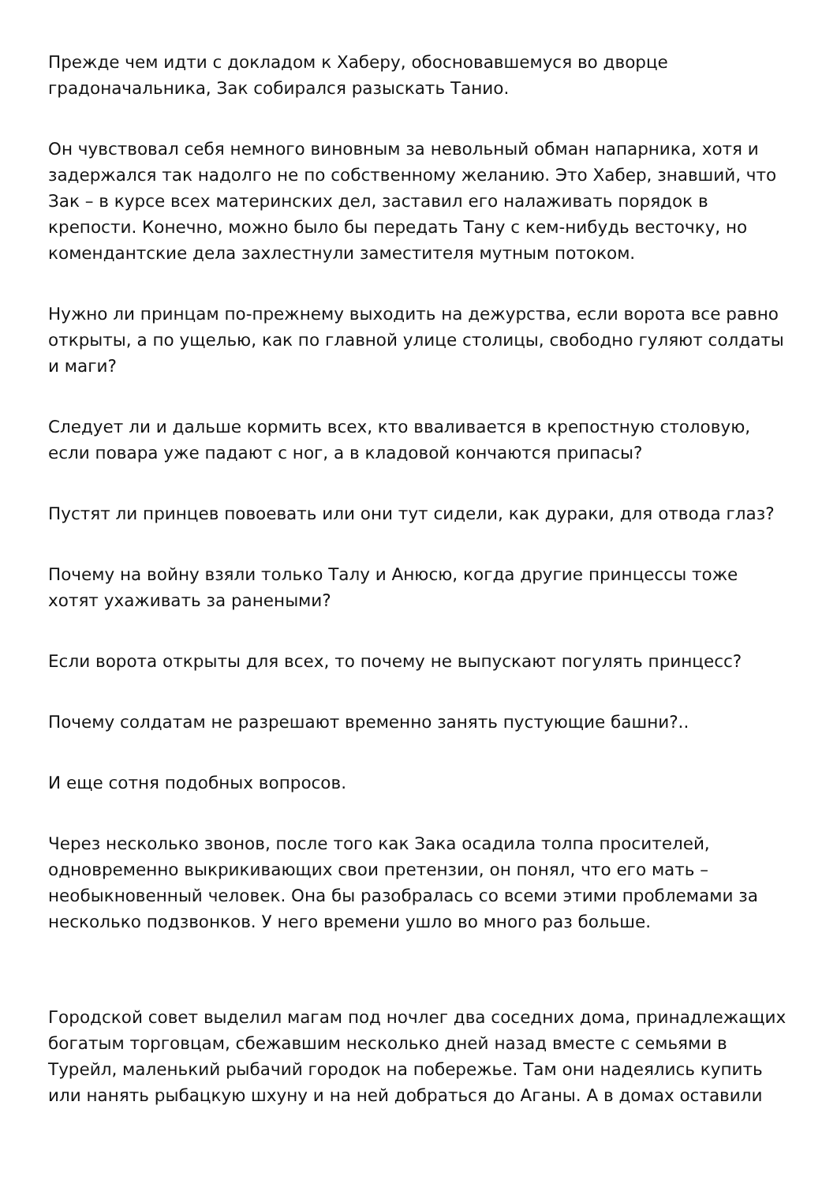Прежде чем идти с докладом к Хаберу, обосновавшемуся во дворце градоначальника, Зак собирался разыскать Танио.
Он чувствовал себя немного виновным за невольный обман напарника, хотя и задержался так надолго не по собственному желанию. Это Хабер, знавший, что Зак – в курсе всех материнских дел, заставил его налаживать порядок в крепости. Конечно, можно было бы передать Тану с кем-нибудь весточку, но комендантские дела захлестнули заместителя мутным потоком.
Нужно ли принцам по-прежнему выходить на дежурства, если ворота все равно открыты, а по ущелью, как по главной улице столицы, свободно гуляют солдаты и маги?
Следует ли и дальше кормить всех, кто вваливается в крепостную столовую, если повара уже падают с ног, а в кладовой кончаются припасы?
Пустят ли принцев повоевать или они тут сидели, как дураки, для отвода глаз?
Почему на войну взяли только Талу и Анюсю, когда другие принцессы тоже хотят ухаживать за ранеными?
Если ворота открыты для всех, то почему не выпускают погулять принцесс?
Почему солдатам не разрешают временно занять пустующие башни?..
И еще сотня подобных вопросов.
Через несколько звонов, после того как Зака осадила толпа просителей, одновременно выкрикивающих свои претензии, он понял, что его мать – необыкновенный человек. Она бы разобралась со всеми этими проблемами за несколько подзвонков. У него времени ушло во много раз больше.
Городской совет выделил магам под ночлег два соседних дома, принадлежащих богатым торговцам, сбежавшим несколько дней назад вместе с семьями в Турейл, маленький рыбачий городок на побережье. Там они надеялись купить или нанять рыбацкую шхуну и на ней добраться до Аганы. А в домах оставили